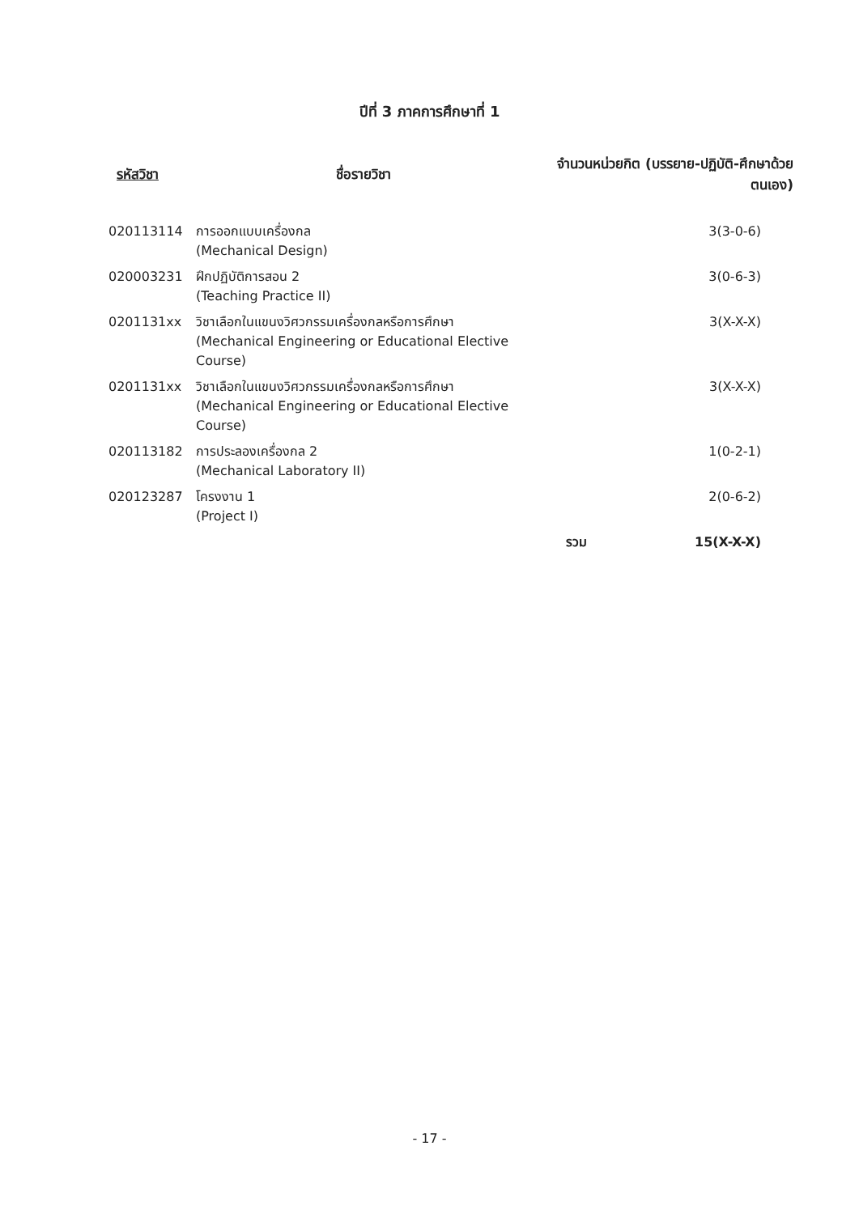ปีที่ 3 ภาคการศึกษาที่ 1
| รหัสวิชา | ชื่อรายวิชา | จำนวนหน่วยกิต (บรรยาย-ปฏิบัติ-ศึกษาด้วยตนเอง) | |
| --- | --- | --- | --- |
| 020113114 | การออกแบบเครื่องกล (Mechanical Design) | | 3(3-0-6) |
| 020003231 | ฝึกปฏิบัติการสอน 2 (Teaching Practice II) | | 3(0-6-3) |
| 0201131xx | วิชาเลือกในแขนงวิศวกรรมเครื่องกลหรือการศึกษา (Mechanical Engineering or Educational Elective Course) | | 3(X-X-X) |
| 0201131xx | วิชาเลือกในแขนงวิศวกรรมเครื่องกลหรือการศึกษา (Mechanical Engineering or Educational Elective Course) | | 3(X-X-X) |
| 020113182 | การประลองเครื่องกล 2 (Mechanical Laboratory II) | | 1(0-2-1) |
| 020123287 | โครงงาน 1 (Project I) | | 2(0-6-2) |
| | | รวม | 15(X-X-X) |
- 17 -